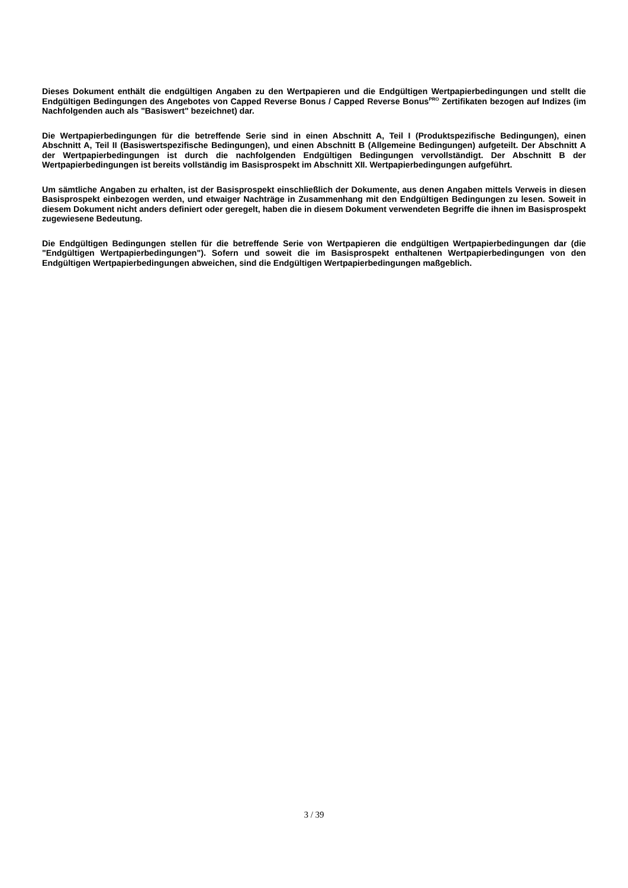Dieses Dokument enthält die endgültigen Angaben zu den Wertpapieren und die Endgültigen Wertpapierbedingungen und stellt die Endgültigen Bedingungen des Angebotes von Capped Reverse Bonus / Capped Reverse Bonus<sup>PRO</sup> Zertifikaten bezogen auf Indizes (im Nachfolgenden auch als "Basiswert" bezeichnet) dar.
Die Wertpapierbedingungen für die betreffende Serie sind in einen Abschnitt A, Teil I (Produktspezifische Bedingungen), einen Abschnitt A, Teil II (Basiswertspezifische Bedingungen), und einen Abschnitt B (Allgemeine Bedingungen) aufgeteilt. Der Abschnitt A der Wertpapierbedingungen ist durch die nachfolgenden Endgültigen Bedingungen vervollständigt. Der Abschnitt B der Wertpapierbedingungen ist bereits vollständig im Basisprospekt im Abschnitt XII. Wertpapierbedingungen aufgeführt.
Um sämtliche Angaben zu erhalten, ist der Basisprospekt einschließlich der Dokumente, aus denen Angaben mittels Verweis in diesen Basisprospekt einbezogen werden, und etwaiger Nachträge in Zusammenhang mit den Endgültigen Bedingungen zu lesen. Soweit in diesem Dokument nicht anders definiert oder geregelt, haben die in diesem Dokument verwendeten Begriffe die ihnen im Basisprospekt zugewiesene Bedeutung.
Die Endgültigen Bedingungen stellen für die betreffende Serie von Wertpapieren die endgültigen Wertpapierbedingungen dar (die "Endgültigen Wertpapierbedingungen"). Sofern und soweit die im Basisprospekt enthaltenen Wertpapierbedingungen von den Endgültigen Wertpapierbedingungen abweichen, sind die Endgültigen Wertpapierbedingungen maßgeblich.
3 / 39